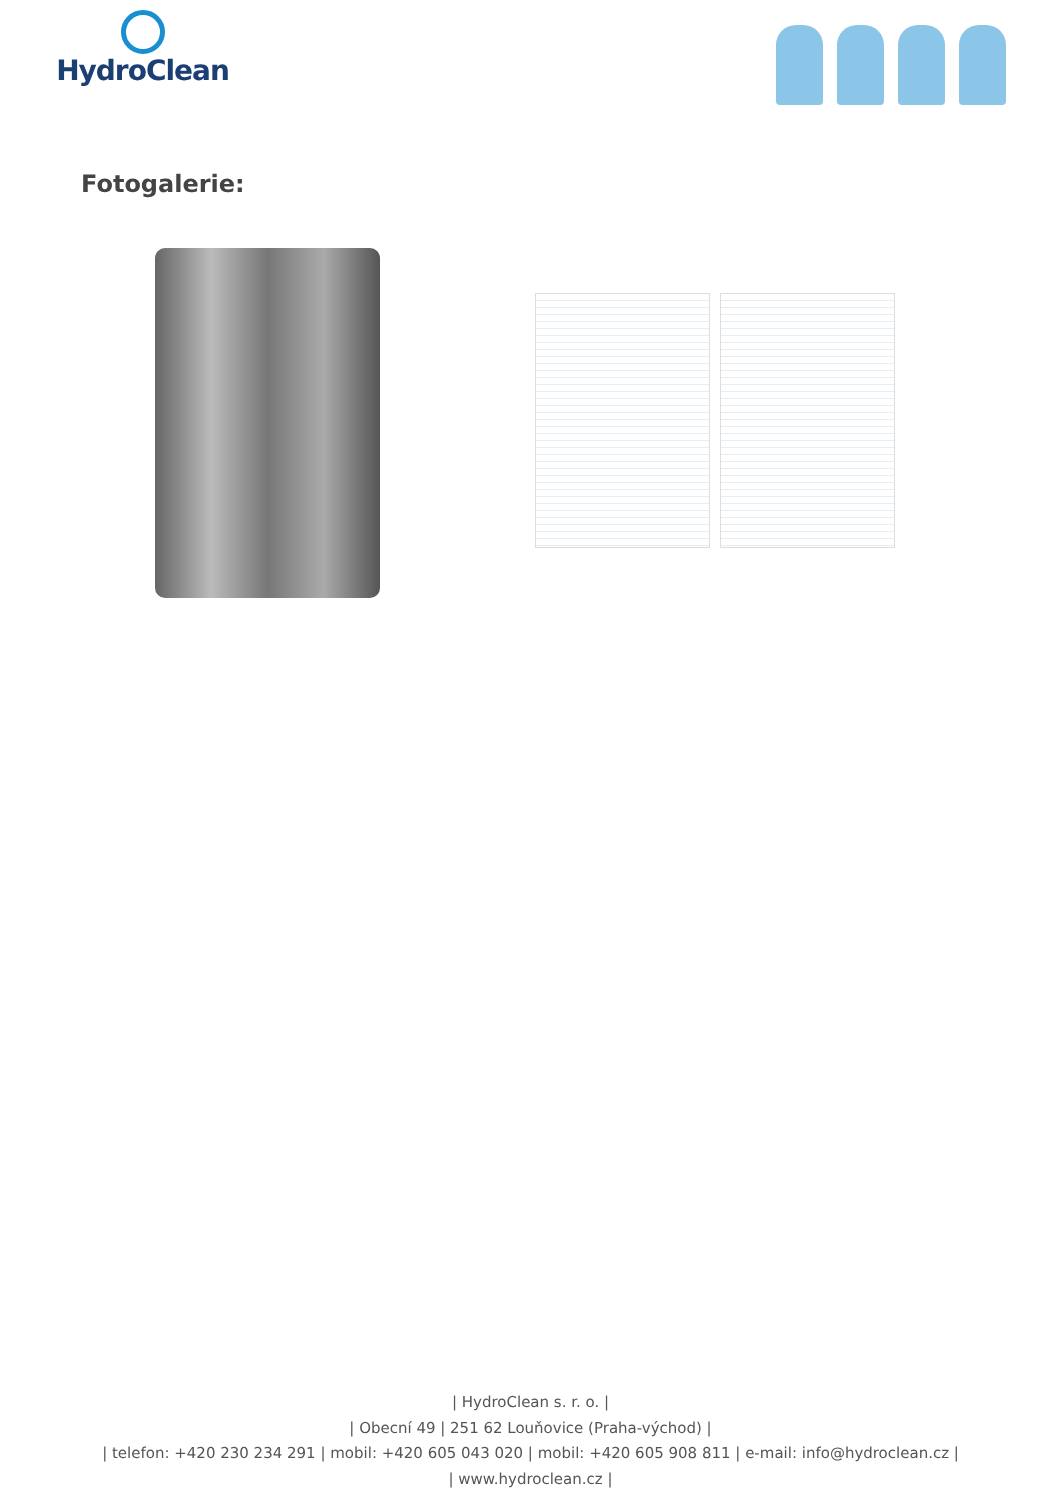HydroClean
Fotogalerie:
| HydroClean s. r. o. |
| Obecní 49 | 251 62 Louňovice (Praha-východ) |
| telefon: +420 230 234 291 | mobil: +420 605 043 020 | mobil: +420 605 908 811 | e-mail: info@hydroclean.cz |
| www.hydroclean.cz |